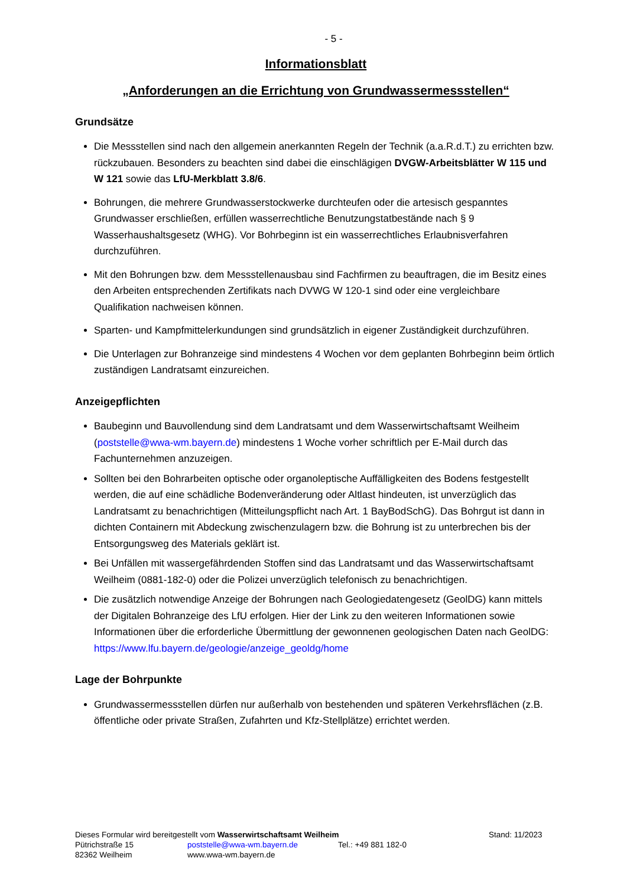- 5 -
Informationsblatt
„Anforderungen an die Errichtung von Grundwassermessstellen“
Grundsätze
Die Messstellen sind nach den allgemein anerkannten Regeln der Technik (a.a.R.d.T.) zu errichten bzw. rückzubauen. Besonders zu beachten sind dabei die einschlägigen DVGW-Arbeitsblätter W 115 und W 121 sowie das LfU-Merkblatt 3.8/6.
Bohrungen, die mehrere Grundwasserstockwerke durchteufen oder die artesisch gespanntes Grundwasser erschließen, erfüllen wasserrechtliche Benutzungstatbestände nach § 9 Wasserhaushaltsgesetz (WHG). Vor Bohrbeginn ist ein wasserrechtliches Erlaubnisverfahren durchzuführen.
Mit den Bohrungen bzw. dem Messstellenausbau sind Fachfirmen zu beauftragen, die im Besitz eines den Arbeiten entsprechenden Zertifikats nach DVWG W 120-1 sind oder eine vergleichbare Qualifikation nachweisen können.
Sparten- und Kampfmittelerkundungen sind grundsätzlich in eigener Zuständigkeit durchzuführen.
Die Unterlagen zur Bohranzeige sind mindestens 4 Wochen vor dem geplanten Bohrbeginn beim örtlich zuständigen Landratsamt einzureichen.
Anzeigepflichten
Baubeginn und Bauvollendung sind dem Landratsamt und dem Wasserwirtschaftsamt Weilheim (poststelle@wwa-wm.bayern.de) mindestens 1 Woche vorher schriftlich per E-Mail durch das Fachunternehmen anzuzeigen.
Sollten bei den Bohrarbeiten optische oder organoleptische Auffälligkeiten des Bodens festgestellt werden, die auf eine schädliche Bodenveränderung oder Altlast hindeuten, ist unverzüglich das Landratsamt zu benachrichtigen (Mitteilungspflicht nach Art. 1 BayBodSchG). Das Bohrgut ist dann in dichten Containern mit Abdeckung zwischenzulagern bzw. die Bohrung ist zu unterbrechen bis der Entsorgungsweg des Materials geklärt ist.
Bei Unfällen mit wassergefährdenden Stoffen sind das Landratsamt und das Wasserwirtschaftsamt Weilheim (0881-182-0) oder die Polizei unverzüglich telefonisch zu benachrichtigen.
Die zusätzlich notwendige Anzeige der Bohrungen nach Geologiedatengesetz (GeolDG) kann mittels der Digitalen Bohranzeige des LfU erfolgen. Hier der Link zu den weiteren Informationen sowie Informationen über die erforderliche Übermittlung der gewonnenen geologischen Daten nach GeolDG: https://www.lfu.bayern.de/geologie/anzeige_geoldg/home
Lage der Bohrpunkte
Grundwassermessstellen dürfen nur außerhalb von bestehenden und späteren Verkehrsflächen (z.B. öffentliche oder private Straßen, Zufahrten und Kfz-Stellplätze) errichtet werden.
Dieses Formular wird bereitgestellt vom Wasserwirtschaftsamt Weilheim Stand: 11/2023
Pütrichstraße 15 poststelle@wwa-wm.bayern.de Tel.: +49 881 182-0
82362 Weilheim www.wwa-wm.bayern.de